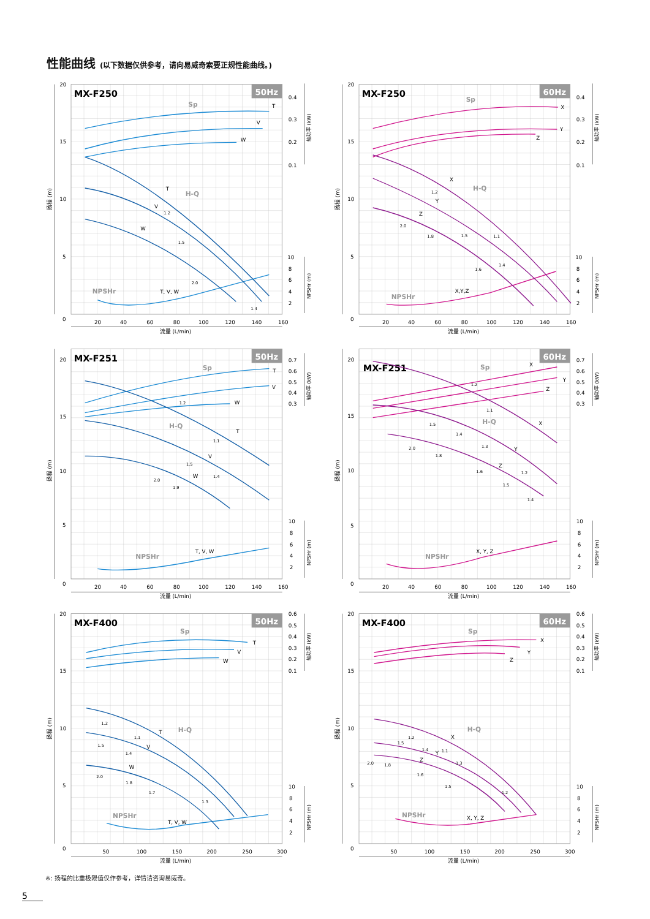性能曲线 (以下数据仅供参考，请向易威奇索要正规性能曲线。)
50Hz
MX-F250
20
15
10
5
0
20
40
60
80
100
120
140
160
0.4
0.3
0.2
0.1
10
8
6
4
2
流量 (L/min)
扬程 (m)
轴功率 (kW)
NPSHr (m)
Sp
H-Q
NPSHr
T
V
W
T
V
W
T, V, W
1.2
1.5
2.0
1.4
60Hz
MX-F250
20
15
10
5
0
20
40
60
80
100
120
140
160
0.4
0.3
0.2
0.1
10
8
6
4
2
流量 (L/min)
扬程 (m)
轴功率 (kW)
NPSHr (m)
Sp
H-Q
NPSHr
X
Y
Z
X
Y
Z
X,Y,Z
1.2
2.0
1.8
1.5
1.1
1.6
1.4
50Hz
MX-F251
20
15
10
5
0
20
40
60
80
100
120
140
160
0.7
0.6
0.5
0.4
0.3
10
8
6
4
2
流量 (L/min)
扬程 (m)
轴功率 (kW)
NPSHr (m)
Sp
H-Q
NPSHr
T
V
W
T
V
W
T, V, W
1.2
1.1
1.5
2.0
1.9
1.4
60Hz
MX-F251
20
15
10
5
0
20
40
60
80
100
120
140
160
0.7
0.6
0.5
0.4
0.3
10
8
6
4
2
流量 (L/min)
扬程 (m)
轴功率 (kW)
NPSHr (m)
Sp
H-Q
NPSHr
X
Y
Z
X
Y
Z
X, Y, Z
1.2
1.1
1.5
1.4
1.3
2.0
1.8
1.6
1.2
1.5
1.4
50Hz
MX-F400
20
15
10
5
0
50
100
150
200
250
300
0.6
0.5
0.4
0.3
0.2
0.1
10
8
6
4
2
流量 (L/min)
扬程 (m)
轴功率 (kW)
NPSHr (m)
Sp
H-Q
NPSHr
T
V
W
T
V
W
T, V, W
1.2
1.1
1.5
1.4
2.0
1.8
1.7
1.3
60Hz
MX-F400
20
15
10
5
0
50
100
150
200
250
300
0.6
0.5
0.4
0.3
0.2
0.1
10
8
6
4
2
流量 (L/min)
扬程 (m)
轴功率 (kW)
NPSHr (m)
Sp
H-Q
NPSHr
X
Y
Z
X
Y
Z
X, Y, Z
1.2
1.5
1.4
1.1
2.0
1.8
1.6
1.3
1.5
1.2
※: 扬程的比重极限值仅作参考，详情请咨询易威奇。
5